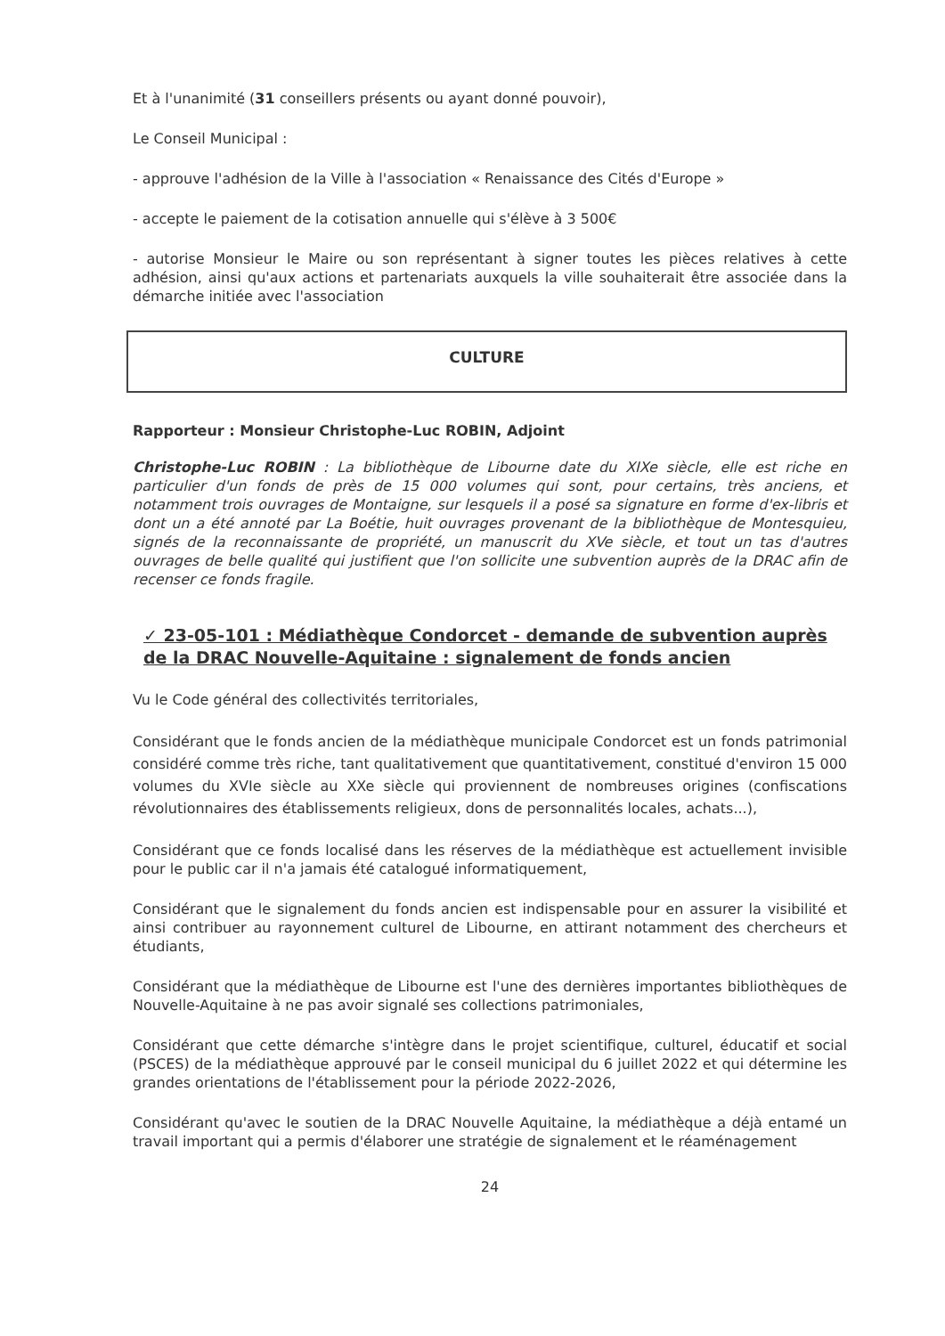Et à l'unanimité (31 conseillers présents ou ayant donné pouvoir),
Le Conseil Municipal :
- approuve l'adhésion de la Ville à l'association « Renaissance des Cités d'Europe »
- accepte le paiement de la cotisation annuelle qui s'élève à 3 500€
- autorise Monsieur le Maire ou son représentant à signer toutes les pièces relatives à cette adhésion, ainsi qu'aux actions et partenariats auxquels la ville souhaiterait être associée dans la démarche initiée avec l'association
CULTURE
Rapporteur : Monsieur Christophe-Luc ROBIN, Adjoint
Christophe-Luc ROBIN : La bibliothèque de Libourne date du XIXe siècle, elle est riche en particulier d'un fonds de près de 15 000 volumes qui sont, pour certains, très anciens, et notamment trois ouvrages de Montaigne, sur lesquels il a posé sa signature en forme d'ex-libris et dont un a été annoté par La Boétie, huit ouvrages provenant de la bibliothèque de Montesquieu, signés de la reconnaissante de propriété, un manuscrit du XVe siècle, et tout un tas d'autres ouvrages de belle qualité qui justifient que l'on sollicite une subvention auprès de la DRAC afin de recenser ce fonds fragile.
✓ 23-05-101 : Médiathèque Condorcet - demande de subvention auprès de la DRAC Nouvelle-Aquitaine : signalement de fonds ancien
Vu le Code général des collectivités territoriales,
Considérant que le fonds ancien de la médiathèque municipale Condorcet est un fonds patrimonial considéré comme très riche, tant qualitativement que quantitativement, constitué d'environ 15 000 volumes du XVIe siècle au XXe siècle qui proviennent de nombreuses origines (confiscations révolutionnaires des établissements religieux, dons de personnalités locales, achats...),
Considérant que ce fonds localisé dans les réserves de la médiathèque est actuellement invisible pour le public car il n'a jamais été catalogué informatiquement,
Considérant que le signalement du fonds ancien est indispensable pour en assurer la visibilité et ainsi contribuer au rayonnement culturel de Libourne, en attirant notamment des chercheurs et étudiants,
Considérant que la médiathèque de Libourne est l'une des dernières importantes bibliothèques de Nouvelle-Aquitaine à ne pas avoir signalé ses collections patrimoniales,
Considérant que cette démarche s'intègre dans le projet scientifique, culturel, éducatif et social (PSCES) de la médiathèque approuvé par le conseil municipal du 6 juillet 2022 et qui détermine les grandes orientations de l'établissement pour la période 2022-2026,
Considérant qu'avec le soutien de la DRAC Nouvelle Aquitaine, la médiathèque a déjà entamé un travail important qui a permis d'élaborer une stratégie de signalement et le réaménagement
24